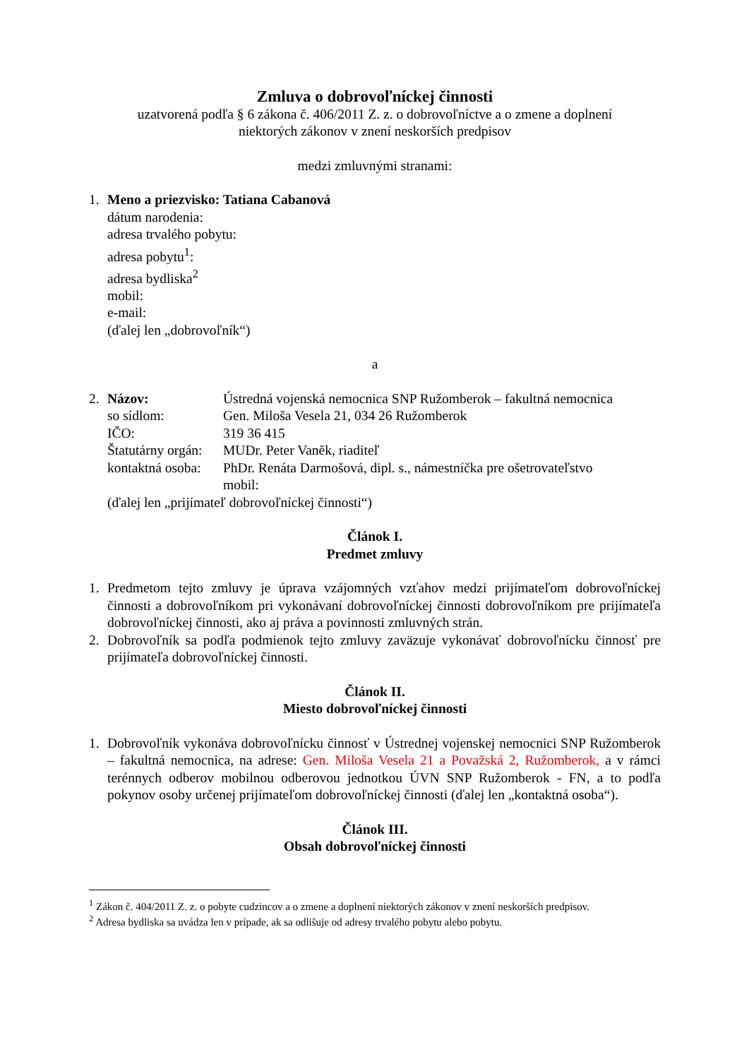Zmluva o dobrovoľníckej činnosti
uzatvorená podľa § 6 zákona č. 406/2011 Z. z. o dobrovoľníctve a o zmene a doplnení
niektorých zákonov v znení neskorších predpisov
medzi zmluvnými stranami:
1. Meno a priezvisko: Tatiana Cabanová
dátum narodenia:
adresa trvalého pobytu:
adresa pobytu<sup>1</sup>:
adresa bydliska<sup>2</sup>
mobil:
e-mail:
(ďalej len „dobrovoľník“)
a
2. Názov: Ústredná vojenská nemocnica SNP Ružomberok – fakultná nemocnica
so sídlom: Gen. Miloša Vesela 21, 034 26 Ružomberok
IČO: 319 36 415
Štatutárny orgán:
MUDr. Peter Vaněk, riaditeľ
kontaktná osoba:
PhDr. Renáta Darmošová, dipl. s., námestníčka pre ošetrovateľstvo
mobil:
(ďalej len „prijímateľ dobrovoľníckej činnosti“)
Článok I.
Predmet zmluvy
1. Predmetom tejto zmluvy je úprava vzájomných vzťahov medzi prijímateľom dobrovoľníckej činnosti a dobrovoľníkom pri vykonávaní dobrovoľníckej činnosti dobrovoľníkom pre prijímateľa dobrovoľníckej činnosti, ako aj práva a povinnosti zmluvných strán.
2. Dobrovoľník sa podľa podmienok tejto zmluvy zaväzuje vykonávať dobrovoľnícku činnosť pre prijímateľa dobrovoľníckej činnosti.
Článok II.
Miesto dobrovoľníckej činnosti
1. Dobrovoľník vykonáva dobrovoľnícku činnosť v Ústrednej vojenskej nemocnici SNP Ružomberok – fakultná nemocnica, na adrese: Gen. Miloša Vesela 21 a Považská 2, Ružomberok, a v rámci terénnych odberov mobilnou odberovou jednotkou ÚVN SNP Ružomberok - FN, a to podľa pokynov osoby určenej prijímateľom dobrovoľníckej činnosti (ďalej len „kontaktná osoba“).
Článok III.
Obsah dobrovoľníckej činnosti
<sup>1</sup> Zákon č. 404/2011 Z. z. o pobyte cudzincov a o zmene a doplnení niektorých zákonov v znení neskorších predpisov.
<sup>2</sup> Adresa bydliska sa uvádza len v prípade, ak sa odlišuje od adresy trvalého pobytu alebo pobytu.